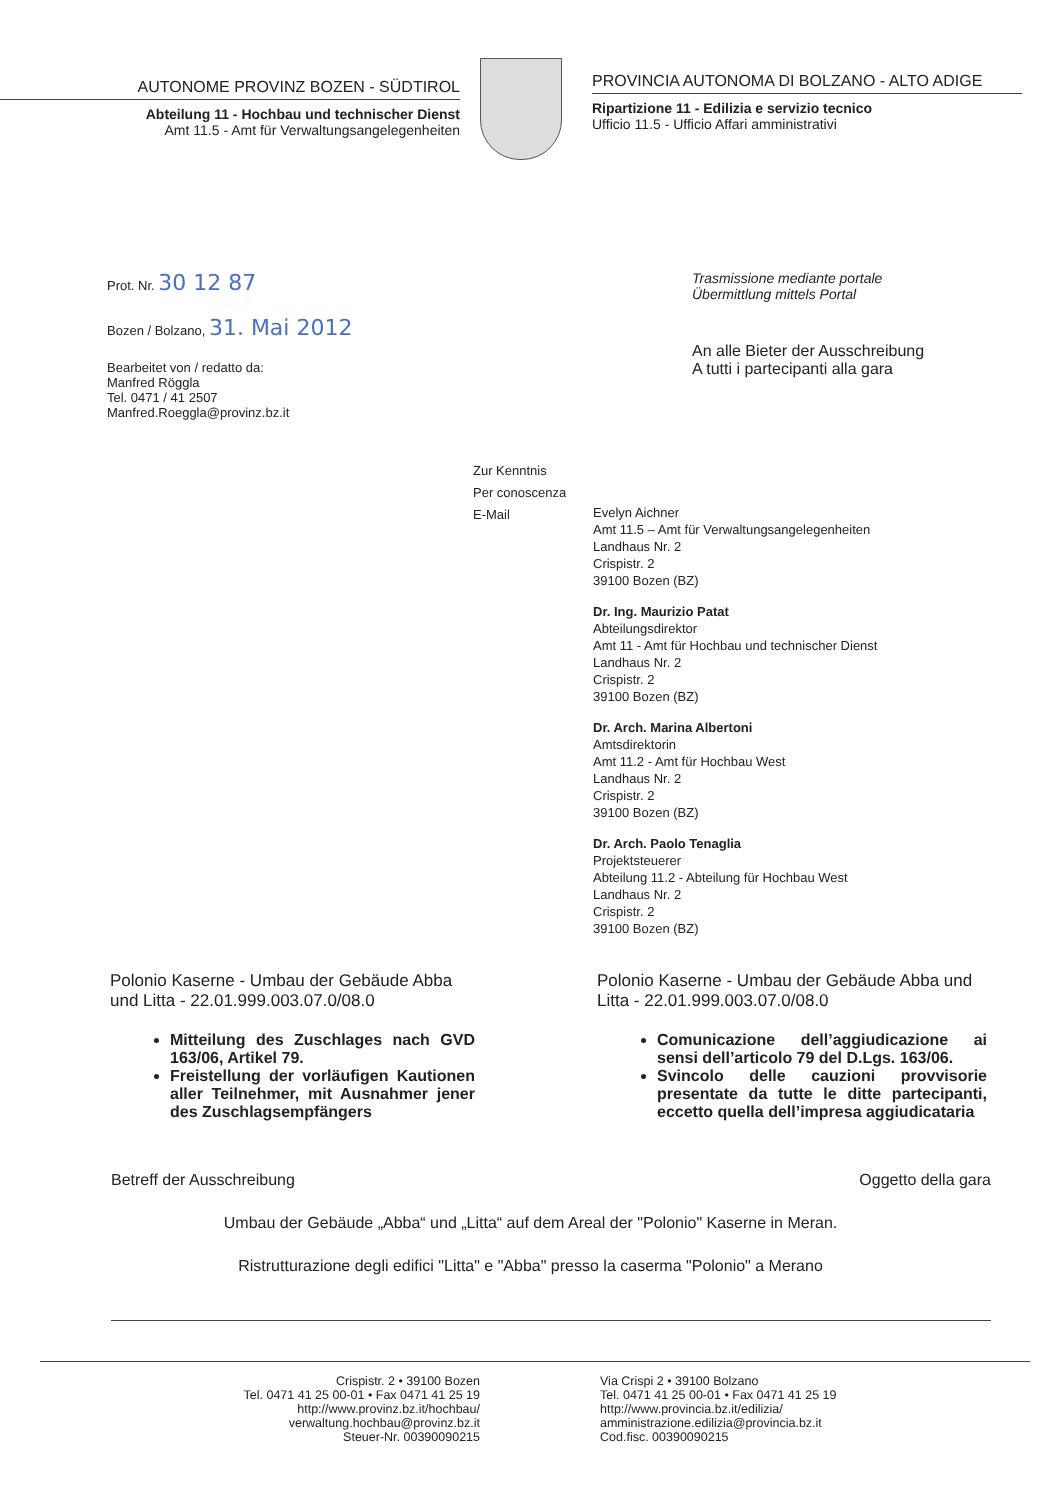AUTONOME PROVINZ BOZEN - SÜDTIROL
Abteilung 11 - Hochbau und technischer Dienst
Amt 11.5 - Amt für Verwaltungsangelegenheiten
PROVINCIA AUTONOMA DI BOLZANO - ALTO ADIGE
Ripartizione 11 - Edilizia e servizio tecnico
Ufficio 11.5 - Ufficio Affari amministrativi
Prot. Nr. 30 12 87
Bozen / Bolzano, 31. Mai 2012
Bearbeitet von / redatto da:
Manfred Röggla
Tel. 0471 / 41 2507
Manfred.Roeggla@provinz.bz.it
Trasmissione mediante portale
Übermittlung mittels Portal
An alle Bieter der Ausschreibung
A tutti i partecipanti alla gara
Zur Kenntnis
Per conoscenza
E-Mail
Evelyn Aichner
Amt 11.5 – Amt für Verwaltungsangelegenheiten
Landhaus Nr. 2
Crispistr. 2
39100 Bozen (BZ)
Dr. Ing. Maurizio Patat
Abteilungsdirektor
Amt 11 - Amt für Hochbau und technischer Dienst
Landhaus Nr. 2
Crispistr. 2
39100 Bozen (BZ)
Dr. Arch. Marina Albertoni
Amtsdirektorin
Amt 11.2 - Amt für Hochbau West
Landhaus Nr. 2
Crispistr. 2
39100 Bozen (BZ)
Dr. Arch. Paolo Tenaglia
Projektsteuerer
Abteilung 11.2 - Abteilung für Hochbau West
Landhaus Nr. 2
Crispistr. 2
39100 Bozen (BZ)
Polonio Kaserne - Umbau der Gebäude Abba und Litta - 22.01.999.003.07.0/08.0
Mitteilung des Zuschlages nach GVD 163/06, Artikel 79.
Freistellung der vorläufigen Kautionen aller Teilnehmer, mit Ausnahmer jener des Zuschlagsempfängers
Polonio Kaserne - Umbau der Gebäude Abba und Litta - 22.01.999.003.07.0/08.0
Comunicazione dell’aggiudicazione ai sensi dell’articolo 79 del D.Lgs. 163/06.
Svincolo delle cauzioni provvisorie presentate da tutte le ditte partecipanti, eccetto quella dell’impresa aggiudicataria
Betreff der Ausschreibung Oggetto della gara
Umbau der Gebäude „Abba“ und „Litta“ auf dem Areal der "Polonio" Kaserne in Meran.
Ristrutturazione degli edifici "Litta" e "Abba" presso la caserma "Polonio" a Merano
Crispistr. 2 • 39100 Bozen
Tel. 0471 41 25 00-01 • Fax 0471 41 25 19
http://www.provinz.bz.it/hochbau/
verwaltung.hochbau@provinz.bz.it
Steuer-Nr. 00390090215
Via Crispi 2 • 39100 Bolzano
Tel. 0471 41 25 00-01 • Fax 0471 41 25 19
http://www.provincia.bz.it/edilizia/
amministrazione.edilizia@provincia.bz.it
Cod.fisc. 00390090215